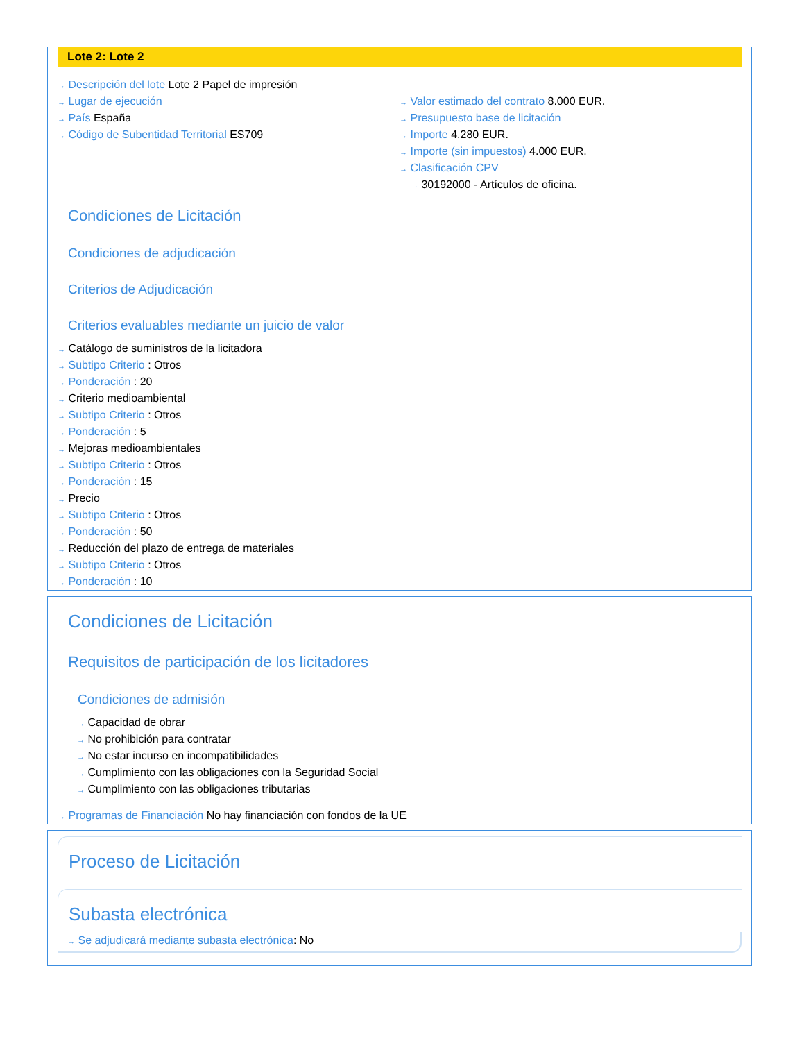Lote 2: Lote 2
→ Descripción del lote Lote 2 Papel de impresión
→ Lugar de ejecución
→ País España
→ Código de Subentidad Territorial ES709
→ Valor estimado del contrato 8.000 EUR.
→ Presupuesto base de licitación
→ Importe 4.280 EUR.
→ Importe (sin impuestos) 4.000 EUR.
→ Clasificación CPV
→ 30192000 - Artículos de oficina.
Condiciones de Licitación
Condiciones de adjudicación
Criterios de Adjudicación
Criterios evaluables mediante un juicio de valor
→ Catálogo de suministros de la licitadora
→ Subtipo Criterio : Otros
→ Ponderación : 20
→ Criterio medioambiental
→ Subtipo Criterio : Otros
→ Ponderación : 5
→ Mejoras medioambientales
→ Subtipo Criterio : Otros
→ Ponderación : 15
→ Precio
→ Subtipo Criterio : Otros
→ Ponderación : 50
→ Reducción del plazo de entrega de materiales
→ Subtipo Criterio : Otros
→ Ponderación : 10
Condiciones de Licitación
Requisitos de participación de los licitadores
Condiciones de admisión
→ Capacidad de obrar
→ No prohibición para contratar
→ No estar incurso en incompatibilidades
→ Cumplimiento con las obligaciones con la Seguridad Social
→ Cumplimiento con las obligaciones tributarias
→ Programas de Financiación No hay financiación con fondos de la UE
Proceso de Licitación
Subasta electrónica
→ Se adjudicará mediante subasta electrónica: No